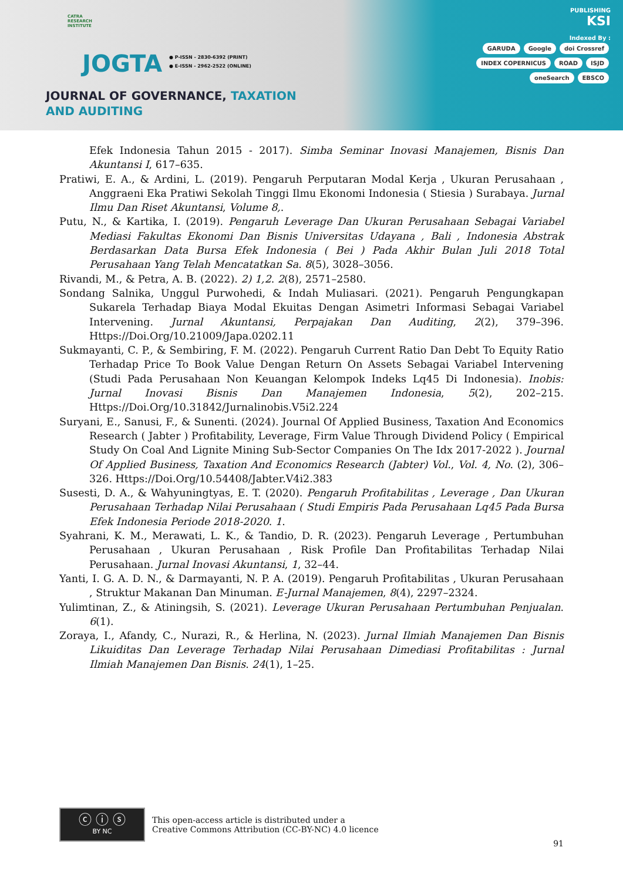CATRA
RESEARCH
INSTITUTE
JOGTA
● P-ISSN - 2830-6392 (PRINT)
● E-ISSN - 2962-2522 (ONLINE)
JOURNAL OF GOVERNANCE, TAXATION
AND AUDITING
PUBLISHING
KSI
Indexed By :
GARUDA Google doi Crossref
INDEX COPERNICUS ROAD ISJD
oneSearch EBSCO
Efek Indonesia Tahun 2015 - 2017). Simba Seminar Inovasi Manajemen, Bisnis Dan Akuntansi I, 617–635.
Pratiwi, E. A., & Ardini, L. (2019). Pengaruh Perputaran Modal Kerja , Ukuran Perusahaan , Anggraeni Eka Pratiwi Sekolah Tinggi Ilmu Ekonomi Indonesia ( Stiesia ) Surabaya. Jurnal Ilmu Dan Riset Akuntansi, Volume 8,.
Putu, N., & Kartika, I. (2019). Pengaruh Leverage Dan Ukuran Perusahaan Sebagai Variabel Mediasi Fakultas Ekonomi Dan Bisnis Universitas Udayana , Bali , Indonesia Abstrak Berdasarkan Data Bursa Efek Indonesia ( Bei ) Pada Akhir Bulan Juli 2018 Total Perusahaan Yang Telah Mencatatkan Sa. 8(5), 3028–3056.
Rivandi, M., & Petra, A. B. (2022). 2) 1,2. 2(8), 2571–2580.
Sondang Salnika, Unggul Purwohedi, & Indah Muliasari. (2021). Pengaruh Pengungkapan Sukarela Terhadap Biaya Modal Ekuitas Dengan Asimetri Informasi Sebagai Variabel Intervening. Jurnal Akuntansi, Perpajakan Dan Auditing, 2(2), 379–396. Https://Doi.Org/10.21009/Japa.0202.11
Sukmayanti, C. P., & Sembiring, F. M. (2022). Pengaruh Current Ratio Dan Debt To Equity Ratio Terhadap Price To Book Value Dengan Return On Assets Sebagai Variabel Intervening (Studi Pada Perusahaan Non Keuangan Kelompok Indeks Lq45 Di Indonesia). Inobis: Jurnal Inovasi Bisnis Dan Manajemen Indonesia, 5(2), 202–215. Https://Doi.Org/10.31842/Jurnalinobis.V5i2.224
Suryani, E., Sanusi, F., & Sunenti. (2024). Journal Of Applied Business, Taxation And Economics Research ( Jabter ) Profitability, Leverage, Firm Value Through Dividend Policy ( Empirical Study On Coal And Lignite Mining Sub-Sector Companies On The Idx 2017-2022 ). Journal Of Applied Business, Taxation And Economics Research (Jabter) Vol., Vol. 4, No. (2), 306–326. Https://Doi.Org/10.54408/Jabter.V4i2.383
Susesti, D. A., & Wahyuningtyas, E. T. (2020). Pengaruh Profitabilitas , Leverage , Dan Ukuran Perusahaan Terhadap Nilai Perusahaan ( Studi Empiris Pada Perusahaan Lq45 Pada Bursa Efek Indonesia Periode 2018-2020. 1.
Syahrani, K. M., Merawati, L. K., & Tandio, D. R. (2023). Pengaruh Leverage , Pertumbuhan Perusahaan , Ukuran Perusahaan , Risk Profile Dan Profitabilitas Terhadap Nilai Perusahaan. Jurnal Inovasi Akuntansi, 1, 32–44.
Yanti, I. G. A. D. N., & Darmayanti, N. P. A. (2019). Pengaruh Profitabilitas , Ukuran Perusahaan , Struktur Makanan Dan Minuman. E-Jurnal Manajemen, 8(4), 2297–2324.
Yulimtinan, Z., & Atiningsih, S. (2021). Leverage Ukuran Perusahaan Pertumbuhan Penjualan. 6(1).
Zoraya, I., Afandy, C., Nurazi, R., & Herlina, N. (2023). Jurnal Ilmiah Manajemen Dan Bisnis Likuiditas Dan Leverage Terhadap Nilai Perusahaan Dimediasi Profitabilitas : Jurnal Ilmiah Manajemen Dan Bisnis. 24(1), 1–25.
ⓒ ⓘ ⓢ
BY NC
This open-access article is distributed under a
Creative Commons Attribution (CC-BY-NC) 4.0 licence
91